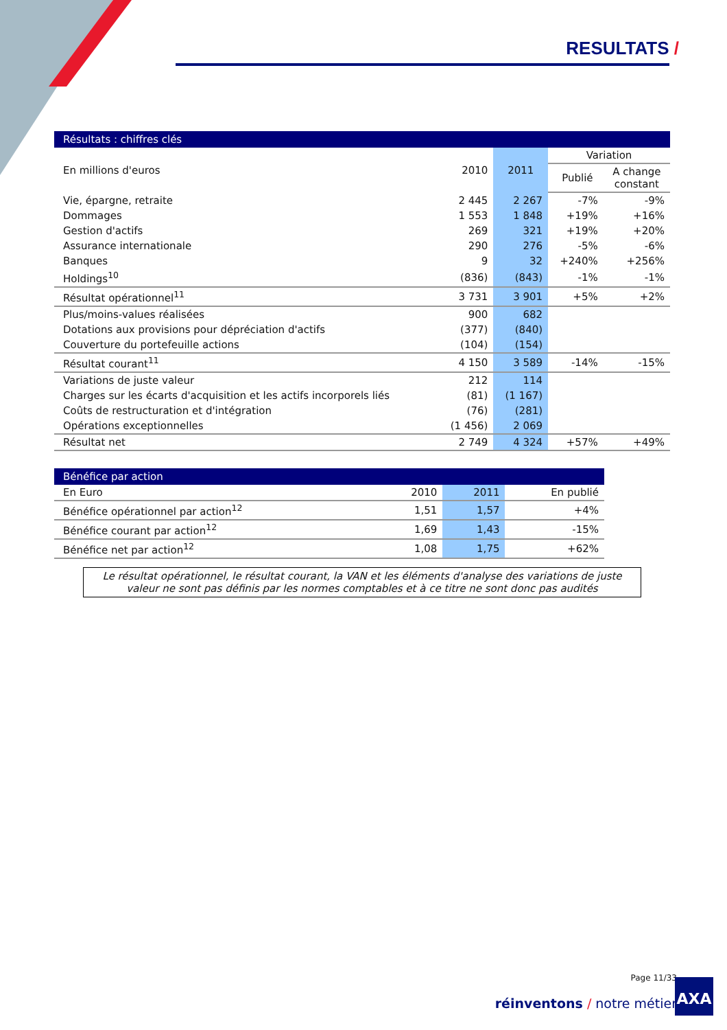RESULTATS /
| Résultats : chiffres clés | | | | |
| En millions d'euros | 2010 | 2011 | Variation | |
| | | | Publié | A change constant |
| Vie, épargne, retraite | 2 445 | 2 267 | -7% | -9% |
| Dommages | 1 553 | 1 848 | +19% | +16% |
| Gestion d'actifs | 269 | 321 | +19% | +20% |
| Assurance internationale | 290 | 276 | -5% | -6% |
| Banques | 9 | 32 | +240% | +256% |
| Holdings<sup>10</sup> | (836) | (843) | -1% | -1% |
| Résultat opérationnel<sup>11</sup> | 3 731 | 3 901 | +5% | +2% |
| Plus/moins-values réalisées | 900 | 682 | | |
| Dotations aux provisions pour dépréciation d'actifs | (377) | (840) | | |
| Couverture du portefeuille actions | (104) | (154) | | |
| Résultat courant<sup>11</sup> | 4 150 | 3 589 | -14% | -15% |
| Variations de juste valeur | 212 | 114 | | |
| Charges sur les écarts d'acquisition et les actifs incorporels liés | (81) | (1 167) | | |
| Coûts de restructuration et d'intégration | (76) | (281) | | |
| Opérations exceptionnelles | (1 456) | 2 069 | | |
| Résultat net | 2 749 | 4 324 | +57% | +49% |
| Bénéfice par action | | | |
| En Euro | 2010 | 2011 | En publié |
| Bénéfice opérationnel par action<sup>12</sup> | 1,51 | 1,57 | +4% |
| Bénéfice courant par action<sup>12</sup> | 1,69 | 1,43 | -15% |
| Bénéfice net par action<sup>12</sup> | 1,08 | 1,75 | +62% |
Le résultat opérationnel, le résultat courant, la VAN et les éléments d'analyse des variations de juste valeur ne sont pas définis par les normes comptables et à ce titre ne sont donc pas audités
Page 11/33
réinventons / notre métier
AXA